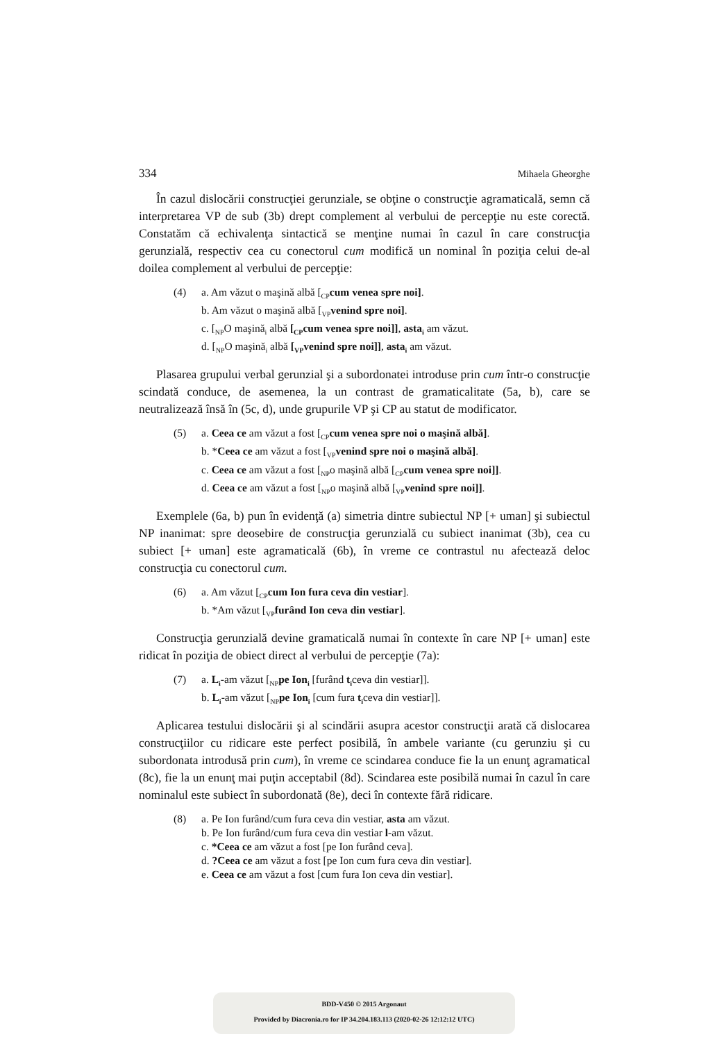334 Mihaela Gheorghe
În cazul dislocării construcţiei gerunziale, se obţine o construcţie agramaticală, semn că interpretarea VP de sub (3b) drept complement al verbului de percepţie nu este corectă. Constatăm că echivalenţa sintactică se menţine numai în cazul în care construcţia gerunzială, respectiv cea cu conectorul cum modifică un nominal în poziţia celui de-al doilea complement al verbului de percepţie:
(4) a. Am văzut o maşină albă [<sub>CP</sub>cum venea spre noi].
b. Am văzut o maşină albă [<sub>VP</sub>venind spre noi].
c. [<sub>NP</sub>O maşină<sub>i</sub> albă [<sub>CP</sub>cum venea spre noi]], asta<sub>i</sub> am văzut.
d. [<sub>NP</sub>O maşină<sub>i</sub> albă [<sub>VP</sub>venind spre noi]], asta<sub>i</sub> am văzut.
Plasarea grupului verbal gerunzial şi a subordonatei introduse prin cum într-o construcţie scindată conduce, de asemenea, la un contrast de gramaticalitate (5a, b), care se neutralizează însă în (5c, d), unde grupurile VP şi CP au statut de modificator.
(5) a. Ceea ce am văzut a fost [<sub>CP</sub>cum venea spre noi o maşină albă].
b. *Ceea ce am văzut a fost [<sub>VP</sub>venind spre noi o maşină albă].
c. Ceea ce am văzut a fost [<sub>NP</sub>o maşină albă [<sub>CP</sub>cum venea spre noi]].
d. Ceea ce am văzut a fost [<sub>NP</sub>o maşină albă [<sub>VP</sub>venind spre noi]].
Exemplele (6a, b) pun în evidenţă (a) simetria dintre subiectul NP [+ uman] şi subiectul NP inanimat: spre deosebire de construcţia gerunzială cu subiect inanimat (3b), cea cu subiect [+ uman] este agramaticală (6b), în vreme ce contrastul nu afectează deloc construcţia cu conectorul cum.
(6) a. Am văzut [<sub>CP</sub>cum Ion fura ceva din vestiar].
b. *Am văzut [<sub>VP</sub>furând Ion ceva din vestiar].
Construcţia gerunzială devine gramaticală numai în contexte în care NP [+ uman] este ridicat în poziţia de obiect direct al verbului de percepţie (7a):
(7) a. L<sub>i</sub>-am văzut [<sub>NP</sub>pe Ion<sub>i</sub> [furând t<sub>i</sub>ceva din vestiar]].
b. L<sub>i</sub>-am văzut [<sub>NP</sub>pe Ion<sub>i</sub> [cum fura t<sub>i</sub>ceva din vestiar]].
Aplicarea testului dislocării şi al scindării asupra acestor construcţii arată că dislocarea construcţiilor cu ridicare este perfect posibilă, în ambele variante (cu gerunziu şi cu subordonata introdusă prin cum), în vreme ce scindarea conduce fie la un enunţ agramatical (8c), fie la un enunţ mai puţin acceptabil (8d). Scindarea este posibilă numai în cazul în care nominalul este subiect în subordonată (8e), deci în contexte fără ridicare.
(8) a. Pe Ion furând/cum fura ceva din vestiar, asta am văzut.
b. Pe Ion furând/cum fura ceva din vestiar l-am văzut.
c. *Ceea ce am văzut a fost [pe Ion furând ceva].
d. ?Ceea ce am văzut a fost [pe Ion cum fura ceva din vestiar].
e. Ceea ce am văzut a fost [cum fura Ion ceva din vestiar].
BDD-V450 © 2015 Argonaut
Provided by Diacronia.ro for IP 34.204.183.113 (2020-02-26 12:12:12 UTC)